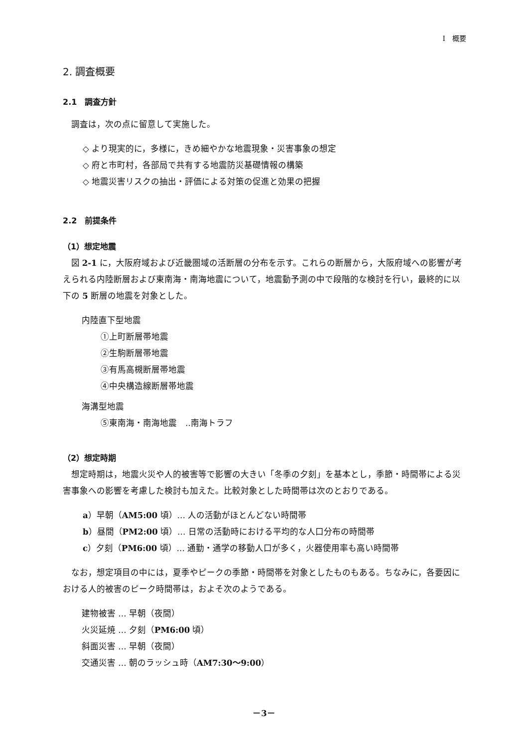I　概要
2. 調査概要
2.1　調査方針
調査は，次の点に留意して実施した。
◇ より現実的に，多様に，きめ細やかな地震現象・災害事象の想定
◇ 府と市町村，各部局で共有する地震防災基礎情報の構築
◇ 地震災害リスクの抽出・評価による対策の促進と効果の把握
2.2　前提条件
（1）想定地震
図 2-1 に，大阪府域および近畿圏域の活断層の分布を示す。これらの断層から，大阪府域への影響が考えられる内陸断層および東南海・南海地震について，地震動予測の中で段階的な検討を行い，最終的に以下の 5 断層の地震を対象とした。
内陸直下型地震
①上町断層帯地震
②生駒断層帯地震
③有馬高槻断層帯地震
④中央構造線断層帯地震
海溝型地震
⑤東南海・南海地震　‥南海トラフ
（2）想定時期
想定時期は，地震火災や人的被害等で影響の大きい「冬季の夕刻」を基本とし，季節・時間帯による災害事象への影響を考慮した検討も加えた。比較対象とした時間帯は次のとおりである。
a）早朝（AM5:00 頃）… 人の活動がほとんどない時間帯
b）昼間（PM2:00 頃）… 日常の活動時における平均的な人口分布の時間帯
c）夕刻（PM6:00 頃）… 通勤・通学の移動人口が多く，火器使用率も高い時間帯
なお，想定項目の中には，夏季やピークの季節・時間帯を対象としたものもある。ちなみに，各要因における人的被害のピーク時間帯は，およそ次のようである。
建物被害 … 早朝（夜間）
火災延焼 … 夕刻（PM6:00 頃）
斜面災害 … 早朝（夜間）
交通災害 … 朝のラッシュ時（AM7:30～9:00）
－3－